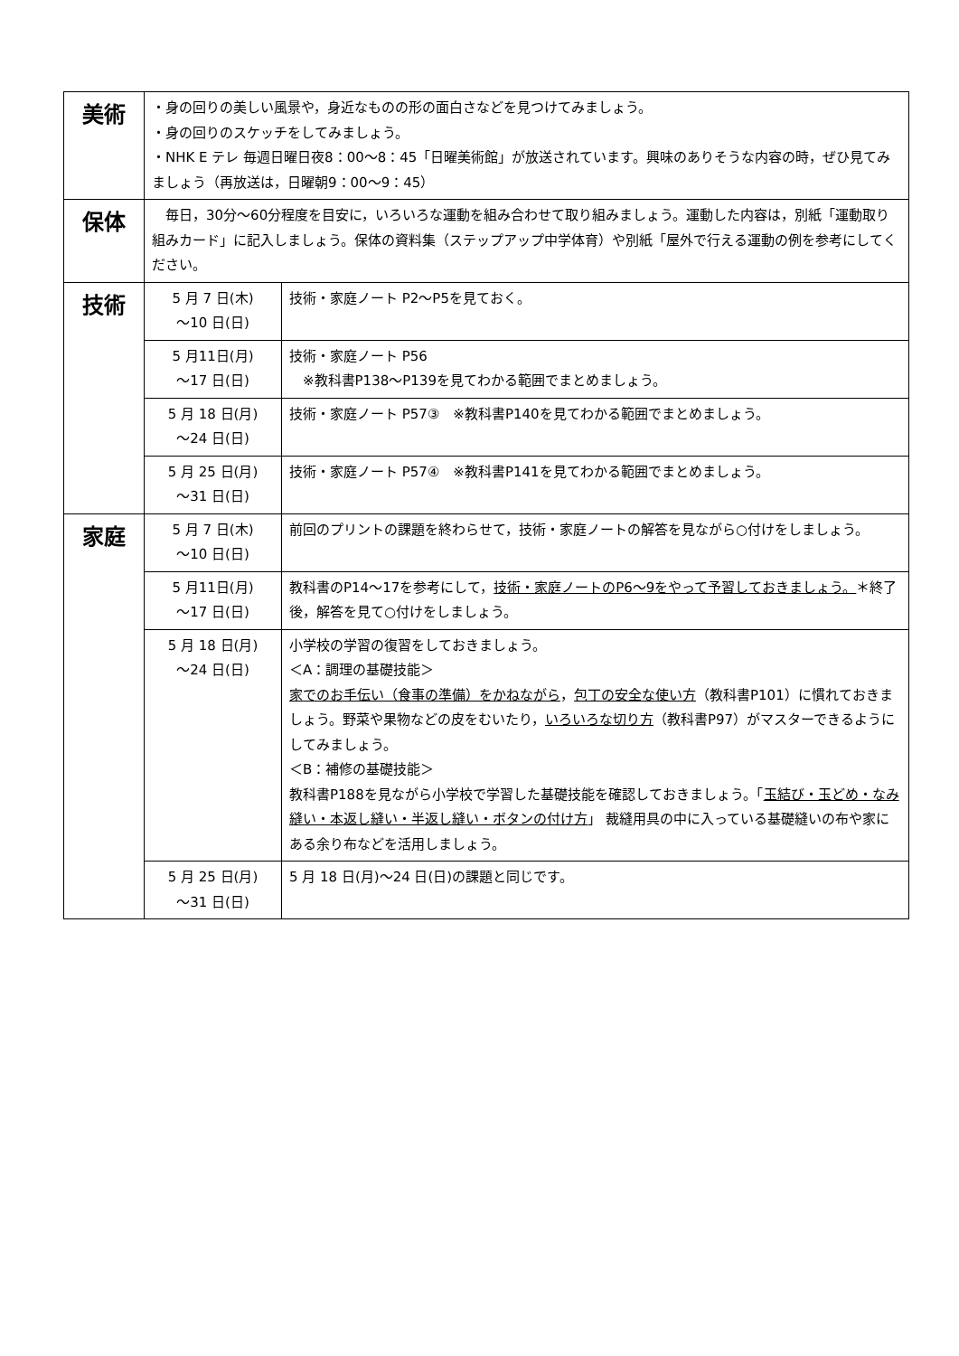| 美術 | ・身の回りの美しい風景や，身近なものの形の面白さなどを見つけてみましょう。 ・身の回りのスケッチをしてみましょう。 ・NHK E テレ 毎週日曜日夜8：00～8：45「日曜美術館」が放送されています。興味のありそうな内容の時，ぜひ見てみましょう（再放送は，日曜朝9：00～9：45） | |
| 保体 | 毎日，30分～60分程度を目安に，いろいろな運動を組み合わせて取り組みましょう。運動した内容は，別紙「運動取り組みカード」に記入しましょう。保体の資料集（ステップアップ中学体育）や別紙「屋外で行える運動の例を参考にしてください。 | |
| 技術 | 5 月 7 日(木) ～10 日(日) | 技術・家庭ノート P2～P5を見ておく。 |
| | 5 月11日(月) ～17 日(日) | 技術・家庭ノート P56 ※教科書P138～P139を見てわかる範囲でまとめましょう。 |
| | 5 月 18 日(月) ～24 日(日) | 技術・家庭ノート P57③ ※教科書P140を見てわかる範囲でまとめましょう。 |
| | 5 月 25 日(月) ～31 日(日) | 技術・家庭ノート P57④ ※教科書P141を見てわかる範囲でまとめましょう。 |
| 家庭 | 5 月 7 日(木) ～10 日(日) | 前回のプリントの課題を終わらせて，技術・家庭ノートの解答を見ながら○付けをしましょう。 |
| | 5 月11日(月) ～17 日(日) | 教科書のP14～17を参考にして， 技術・家庭ノートのP6～9をやって予習しておきましょう。 ＊終了後，解答を見て○付けをしましょう。 |
| | 5 月 18 日(月) ～24 日(日) | 小学校の学習の復習をしておきましょう。 ＜A：調理の基礎技能＞ 家でのお手伝い（食事の準備）をかねながら ， 包丁の安全な使い方 （教科書P101）に慣れておきましょう。野菜や果物などの皮をむいたり， いろいろな切り方 （教科書P97）がマスターできるようにしてみましょう。 ＜B：補修の基礎技能＞ 教科書P188を見ながら小学校で学習した基礎技能を確認しておきましょう。「 玉結び・玉どめ・なみ縫い・本返し縫い・半返し縫い・ボタンの付け方 」 裁縫用具の中に入っている基礎縫いの布や家にある余り布などを活用しましょう。 |
| | 5 月 25 日(月) ～31 日(日) | 5 月 18 日(月)～24 日(日)の課題と同じです。 |